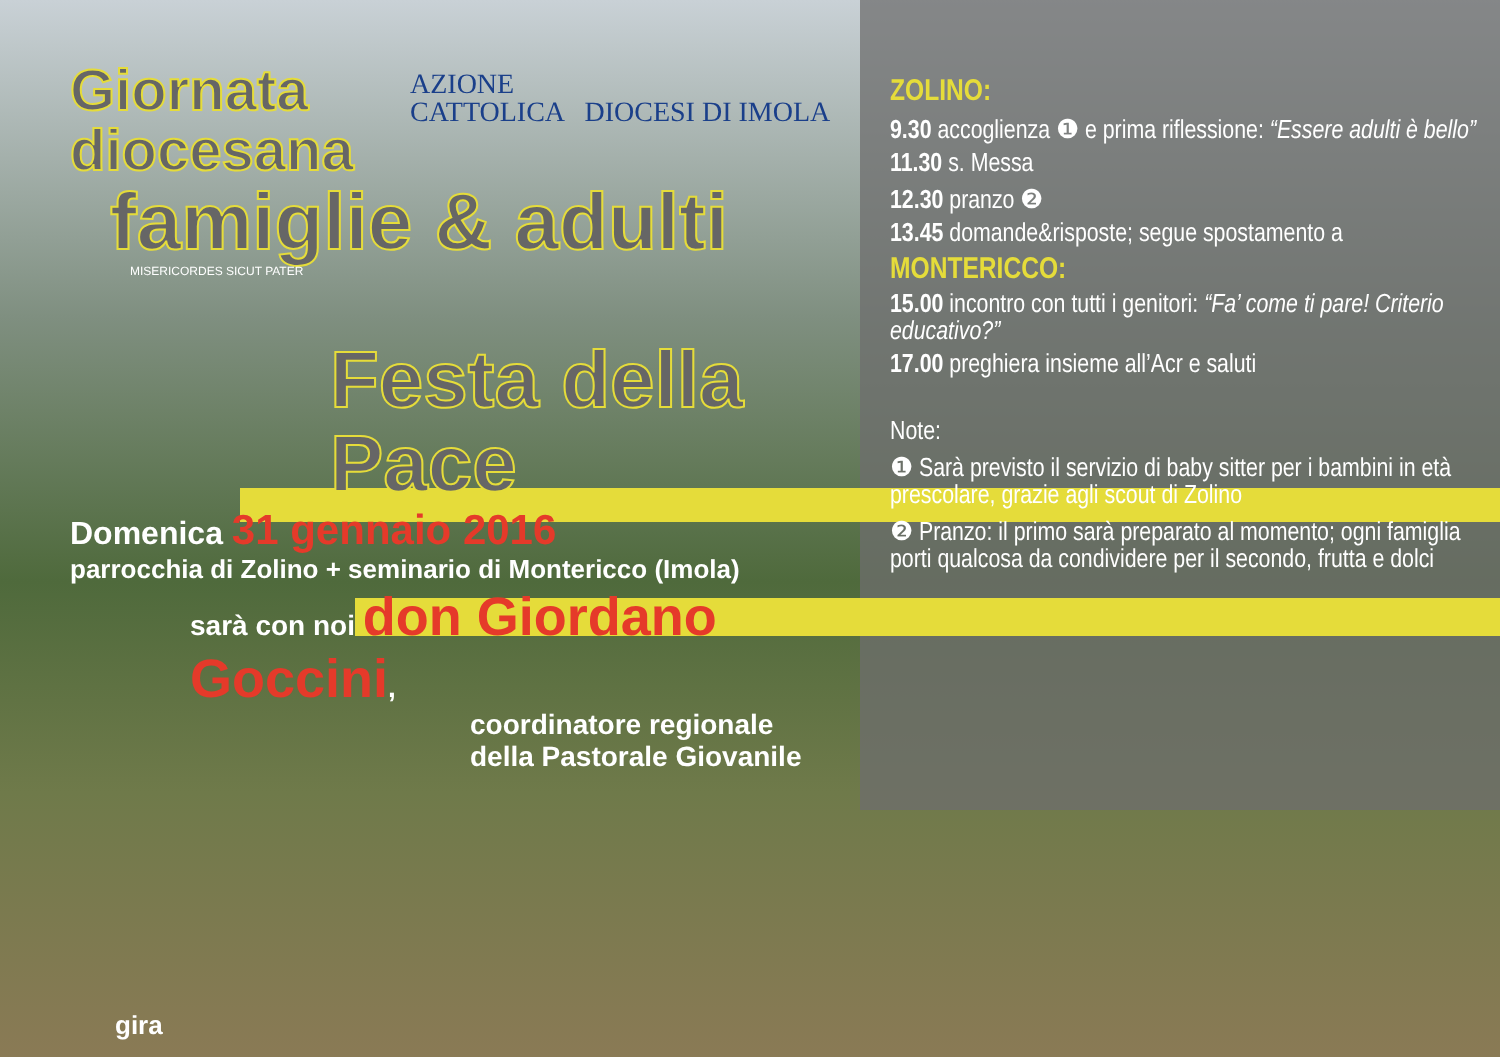AZIONE
CATTOLICA DIOCESI DI IMOLA
Giornata
diocesana
famiglie & adulti
MISERICORDES SICUT PATER
Festa della Pace
Domenica 31 gennaio 2016
parrocchia di Zolino + seminario di Montericco (Imola)
sarà con noi don Giordano Goccini,
coordinatore regionale
della Pastorale Giovanile
ZOLINO:
9.30 accoglienza ❶ e prima riflessione: “Essere adulti è bello”
11.30 s. Messa
12.30 pranzo ❷
13.45 domande&risposte; segue spostamento a
MONTERICCO:
15.00 incontro con tutti i genitori: “Fa’ come ti pare! Criterio educativo?”
17.00 preghiera insieme all’Acr e saluti
Note:
❶ Sarà previsto il servizio di baby sitter per i bambini in età prescolare, grazie agli scout di Zolino
❷ Pranzo: il primo sarà preparato al momento; ogni famiglia porti qualcosa da condividere per il secondo, frutta e dolci
gira